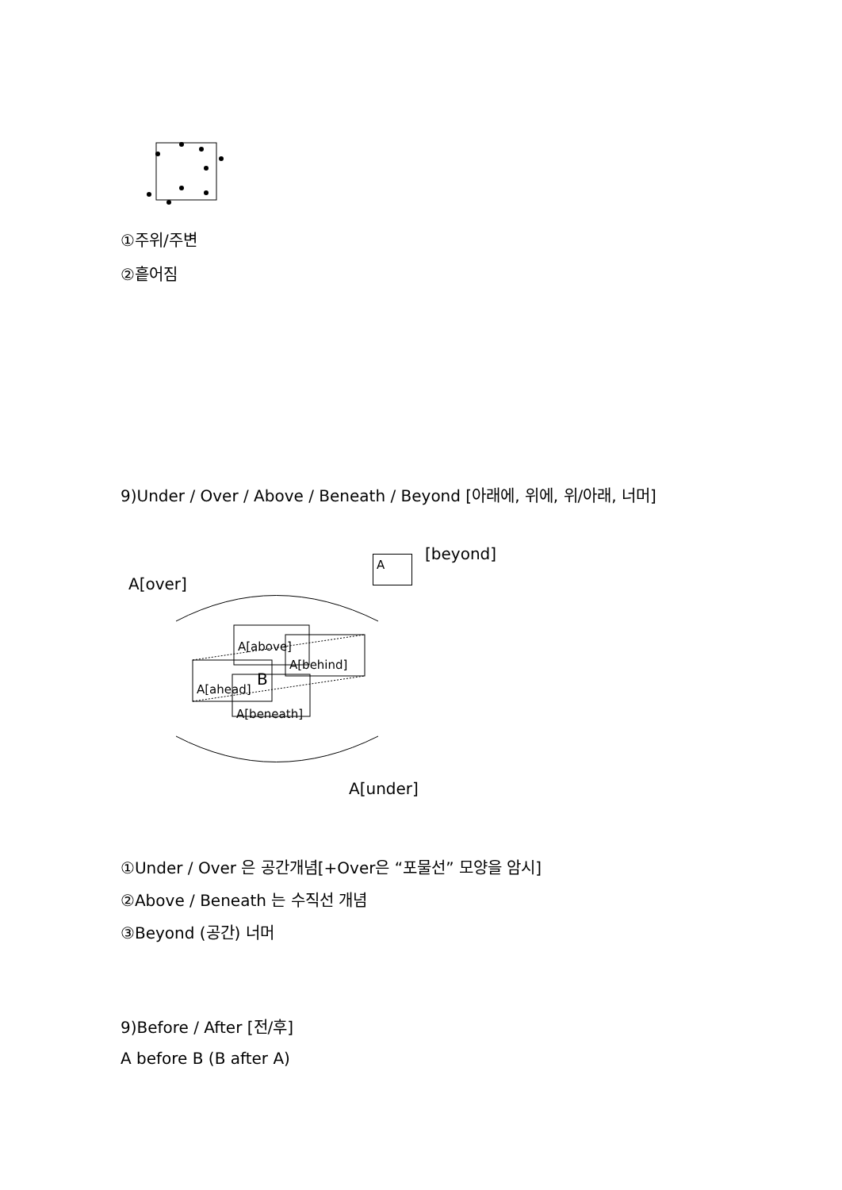①주위/주변
②흩어짐
9)Under / Over / Above / Beneath / Beyond [아래에, 위에, 위/아래, 너머]
[beyond]
A
A[over]
A[above]
A[behind]
B
A[ahead]
A[beneath]
A[under]
①Under / Over 은 공간개념[+Over은 “포물선” 모양을 암시]
②Above / Beneath 는 수직선 개념
③Beyond (공간) 너머
9)Before / After [전/후]
A before B (B after A)